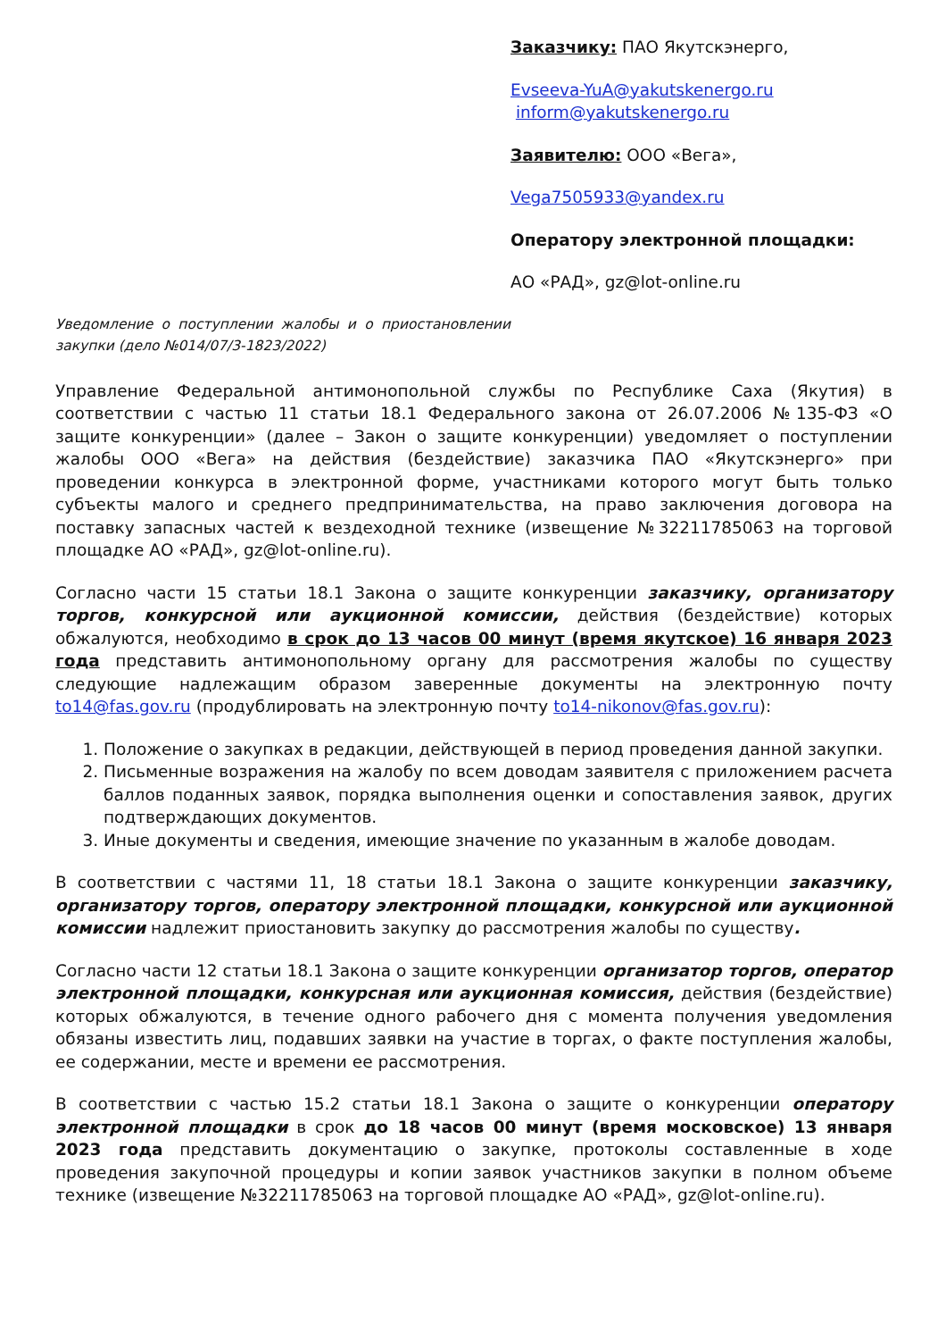Заказчику: ПАО Якутскэнерго,
Evseeva-YuA@yakutskenergo.ru
inform@yakutskenergo.ru
Заявителю: ООО «Вега»,
Vega7505933@yandex.ru
Оператору электронной площадки:
АО «РАД», gz@lot-online.ru
Уведомление о поступлении жалобы и о приостановлении закупки (дело №014/07/3-1823/2022)
Управление Федеральной антимонопольной службы по Республике Саха (Якутия) в соответствии с частью 11 статьи 18.1 Федерального закона от 26.07.2006 №135-ФЗ «О защите конкуренции» (далее – Закон о защите конкуренции) уведомляет о поступлении жалобы ООО «Вега» на действия (бездействие) заказчика ПАО «Якутскэнерго» при проведении конкурса в электронной форме, участниками которого могут быть только субъекты малого и среднего предпринимательства, на право заключения договора на поставку запасных частей к вездеходной технике (извещение №32211785063 на торговой площадке АО «РАД», gz@lot-online.ru).
Согласно части 15 статьи 18.1 Закона о защите конкуренции заказчику, организатору торгов, конкурсной или аукционной комиссии, действия (бездействие) которых обжалуются, необходимо в срок до 13 часов 00 минут (время якутское) 16 января 2023 года представить антимонопольному органу для рассмотрения жалобы по существу следующие надлежащим образом заверенные документы на электронную почту to14@fas.gov.ru (продублировать на электронную почту to14-nikonov@fas.gov.ru):
1. Положение о закупках в редакции, действующей в период проведения данной закупки.
2. Письменные возражения на жалобу по всем доводам заявителя с приложением расчета баллов поданных заявок, порядка выполнения оценки и сопоставления заявок, других подтверждающих документов.
3. Иные документы и сведения, имеющие значение по указанным в жалобе доводам.
В соответствии с частями 11, 18 статьи 18.1 Закона о защите конкуренции заказчику, организатору торгов, оператору электронной площадки, конкурсной или аукционной комиссии надлежит приостановить закупку до рассмотрения жалобы по существу.
Согласно части 12 статьи 18.1 Закона о защите конкуренции организатор торгов, оператор электронной площадки, конкурсная или аукционная комиссия, действия (бездействие) которых обжалуются, в течение одного рабочего дня с момента получения уведомления обязаны известить лиц, подавших заявки на участие в торгах, о факте поступления жалобы, ее содержании, месте и времени ее рассмотрения.
В соответствии с частью 15.2 статьи 18.1 Закона о защите о конкуренции оператору электронной площадки в срок до 18 часов 00 минут (время московское) 13 января 2023 года представить документацию о закупке, протоколы составленные в ходе проведения закупочной процедуры и копии заявок участников закупки в полном объеме технике (извещение №32211785063 на торговой площадке АО «РАД», gz@lot-online.ru).